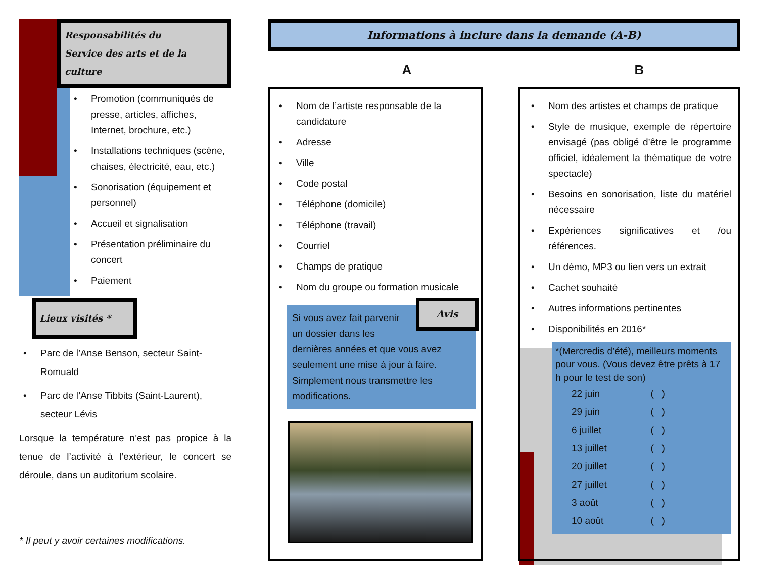Responsabilités du
Service des arts et de la culture
Promotion (communiqués de presse, articles, affiches, Internet, brochure, etc.)
Installations techniques (scène, chaises, électricité, eau, etc.)
Sonorisation (équipement et personnel)
Accueil et signalisation
Présentation préliminaire du concert
Paiement
Lieux visités *
Parc de l’Anse Benson, secteur Saint-Romuald
Parc de l’Anse Tibbits (Saint-Laurent), secteur Lévis
Lorsque la température n’est pas propice à la tenue de l’activité à l’extérieur, le concert se déroule, dans un auditorium scolaire.
* Il peut y avoir certaines modifications.
Informations à inclure dans la demande (A-B)
A B
Nom de l’artiste responsable de la candidature
Adresse
Ville
Code postal
Téléphone (domicile)
Téléphone (travail)
Courriel
Champs de pratique
Nom du groupe ou formation musicale
Avis
Si vous avez fait parvenir un dossier dans les dernières années et que vous avez seulement une mise à jour à faire. Simplement nous transmettre les modifications.
Nom des artistes et champs de pratique
Style de musique, exemple de répertoire envisagé (pas obligé d’être le programme officiel, idéalement la thématique de votre spectacle)
Besoins en sonorisation, liste du matériel nécessaire
Expériences significatives et /ou références.
Un démo, MP3 ou lien vers un extrait
Cachet souhaité
Autres informations pertinentes
Disponibilités en 2016*
*(Mercredis d’été), meilleurs moments pour vous. (Vous devez être prêts à 17 h pour le test de son)
| 22 juin | ( ) |
| 29 juin | ( ) |
| 6 juillet | ( ) |
| 13 juillet | ( ) |
| 20 juillet | ( ) |
| 27 juillet | ( ) |
| 3 août | ( ) |
| 10 août | ( ) |